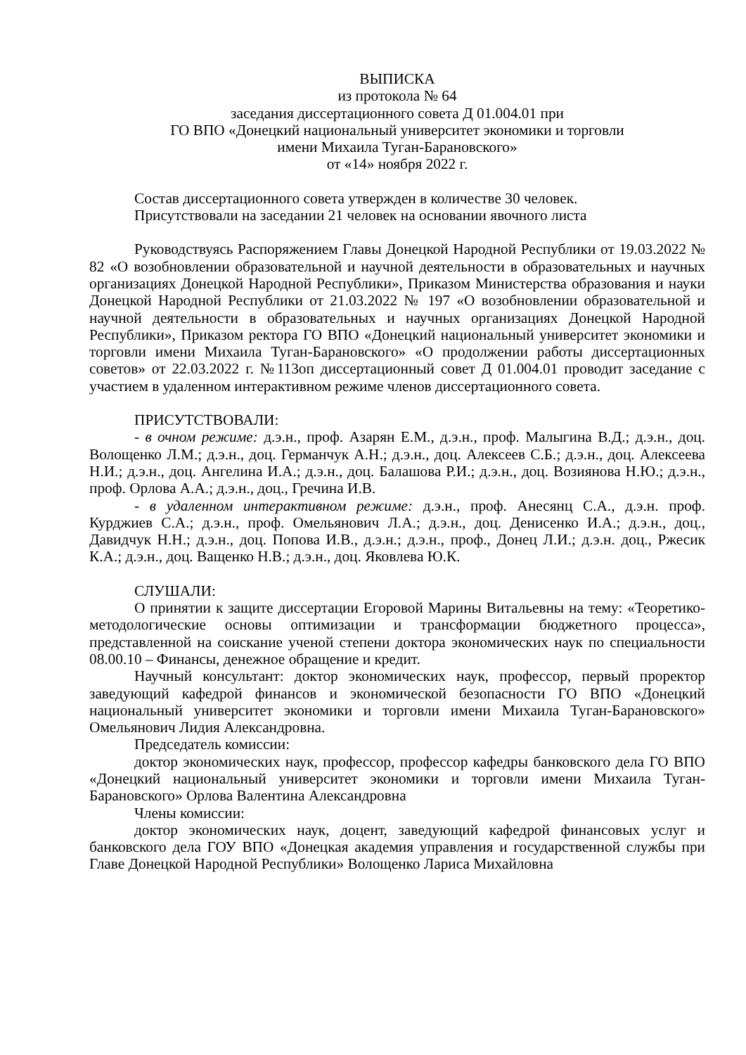ВЫПИСКА
из протокола № 64
заседания диссертационного совета Д 01.004.01 при
ГО ВПО «Донецкий национальный университет экономики и торговли
имени Михаила Туган-Барановского»
от «14» ноября 2022 г.
Состав диссертационного совета утвержден в количестве 30 человек.
Присутствовали на заседании 21 человек на основании явочного листа
Руководствуясь Распоряжением Главы Донецкой Народной Республики от 19.03.2022 № 82 «О возобновлении образовательной и научной деятельности в образовательных и научных организациях Донецкой Народной Республики», Приказом Министерства образования и науки Донецкой Народной Республики от 21.03.2022 № 197 «О возобновлении образовательной и научной деятельности в образовательных и научных организациях Донецкой Народной Республики», Приказом ректора ГО ВПО «Донецкий национальный университет экономики и торговли имени Михаила Туган-Барановского» «О продолжении работы диссертационных советов» от 22.03.2022 г. №113оп диссертационный совет Д 01.004.01 проводит заседание с участием в удаленном интерактивном режиме членов диссертационного совета.
ПРИСУТСТВОВАЛИ:
- в очном режиме: д.э.н., проф. Азарян Е.М., д.э.н., проф. Малыгина В.Д.; д.э.н., доц. Волощенко Л.М.; д.э.н., доц. Германчук А.Н.; д.э.н., доц. Алексеев С.Б.; д.э.н., доц. Алексеева Н.И.; д.э.н., доц. Ангелина И.А.; д.э.н., доц. Балашова Р.И.; д.э.н., доц. Возиянова Н.Ю.; д.э.н., проф. Орлова А.А.; д.э.н., доц., Гречина И.В.
- в удаленном интерактивном режиме: д.э.н., проф. Анесянц С.А., д.э.н. проф. Курджиев С.А.; д.э.н., проф. Омельянович Л.А.; д.э.н., доц. Денисенко И.А.; д.э.н., доц., Давидчук Н.Н.; д.э.н., доц. Попова И.В., д.э.н.; д.э.н., проф., Донец Л.И.; д.э.н. доц., Ржесик К.А.; д.э.н., доц. Ващенко Н.В.; д.э.н., доц. Яковлева Ю.К.
СЛУШАЛИ:
О принятии к защите диссертации Егоровой Марины Витальевны на тему: «Теоретико-методологические основы оптимизации и трансформации бюджетного процесса», представленной на соискание ученой степени доктора экономических наук по специальности 08.00.10 – Финансы, денежное обращение и кредит.
Научный консультант: доктор экономических наук, профессор, первый проректор заведующий кафедрой финансов и экономической безопасности ГО ВПО «Донецкий национальный университет экономики и торговли имени Михаила Туган-Барановского» Омельянович Лидия Александровна.
Председатель комиссии:
доктор экономических наук, профессор, профессор кафедры банковского дела ГО ВПО «Донецкий национальный университет экономики и торговли имени Михаила Туган-Барановского» Орлова Валентина Александровна
Члены комиссии:
доктор экономических наук, доцент, заведующий кафедрой финансовых услуг и банковского дела ГОУ ВПО «Донецкая академия управления и государственной службы при Главе Донецкой Народной Республики» Волощенко Лариса Михайловна